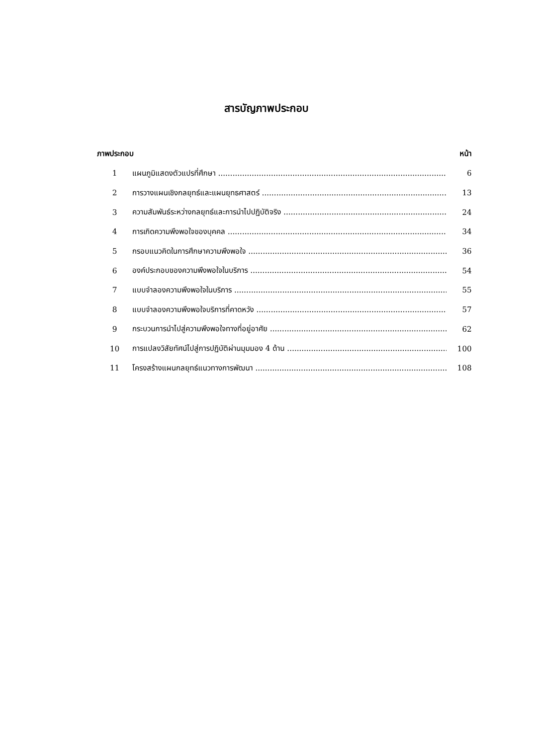สารบัญภาพประกอบ
ภาพประกอบ หน้า
1 แผนภูมิแสดงตัวแปรที่ศึกษา 6
2 การวางแผนเชิงกลยุทธ์และแผนยุทธศาสตร์ 13
3 ความสัมพันธ์ระหว่างกลยุทธ์และการนำไปปฏิบัติจริง 24
4 การเกิดความพึงพอใจของบุคคล 34
5 กรอบแนวคิดในการศึกษาความพึงพอใจ 36
6 องค์ประกอบของความพึงพอใจในบริการ 54
7 แบบจำลองความพึงพอใจในบริการ 55
8 แบบจำลองความพึงพอใจบริการที่คาดหวัง 57
9 กระบวนการนำไปสู่ความพึงพอใจทางที่อยู่อาศัย 62
10 การแปลงวิสัยทัศน์ไปสู่การปฏิบัติผ่านมุมมอง 4 ด้าน 100
11 โครงสร้างแผนกลยุทธ์แนวทางการพัฒนา 108